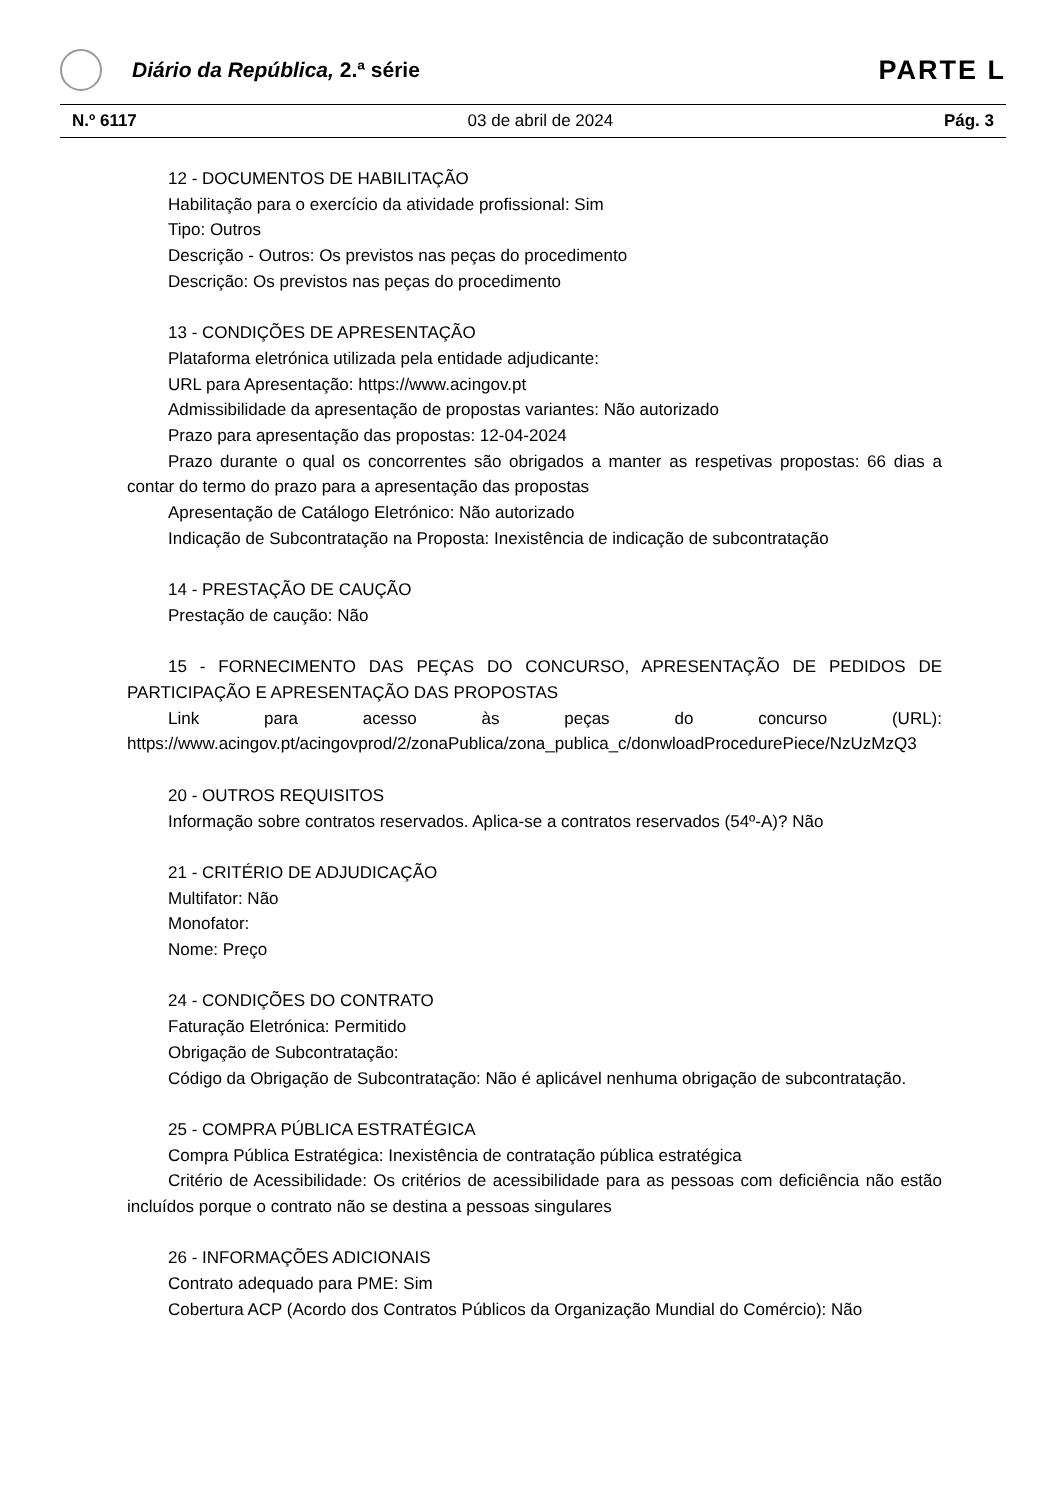Diário da República, 2.ª série
PARTE L
N.º 6117 03 de abril de 2024 Pág. 3
12 - DOCUMENTOS DE HABILITAÇÃO
Habilitação para o exercício da atividade profissional: Sim
Tipo: Outros
Descrição - Outros: Os previstos nas peças do procedimento
Descrição: Os previstos nas peças do procedimento
13 - CONDIÇÕES DE APRESENTAÇÃO
Plataforma eletrónica utilizada pela entidade adjudicante:
URL para Apresentação: https://www.acingov.pt
Admissibilidade da apresentação de propostas variantes: Não autorizado
Prazo para apresentação das propostas: 12-04-2024
Prazo durante o qual os concorrentes são obrigados a manter as respetivas propostas: 66 dias a contar do termo do prazo para a apresentação das propostas
Apresentação de Catálogo Eletrónico: Não autorizado
Indicação de Subcontratação na Proposta: Inexistência de indicação de subcontratação
14 - PRESTAÇÃO DE CAUÇÃO
Prestação de caução: Não
15 - FORNECIMENTO DAS PEÇAS DO CONCURSO, APRESENTAÇÃO DE PEDIDOS DE PARTICIPAÇÃO E APRESENTAÇÃO DAS PROPOSTAS
Link para acesso às peças do concurso (URL):
https://www.acingov.pt/acingovprod/2/zonaPublica/zona_publica_c/donwloadProcedurePiece/NzUzMzQ3
20 - OUTROS REQUISITOS
Informação sobre contratos reservados. Aplica-se a contratos reservados (54º-A)? Não
21 - CRITÉRIO DE ADJUDICAÇÃO
Multifator: Não
Monofator:
Nome: Preço
24 - CONDIÇÕES DO CONTRATO
Faturação Eletrónica: Permitido
Obrigação de Subcontratação:
Código da Obrigação de Subcontratação: Não é aplicável nenhuma obrigação de subcontratação.
25 - COMPRA PÚBLICA ESTRATÉGICA
Compra Pública Estratégica: Inexistência de contratação pública estratégica
Critério de Acessibilidade: Os critérios de acessibilidade para as pessoas com deficiência não estão incluídos porque o contrato não se destina a pessoas singulares
26 - INFORMAÇÕES ADICIONAIS
Contrato adequado para PME: Sim
Cobertura ACP (Acordo dos Contratos Públicos da Organização Mundial do Comércio): Não